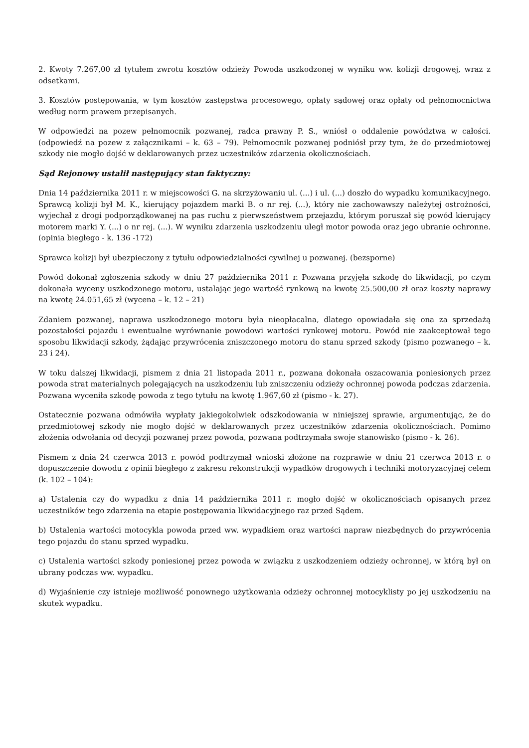2. Kwoty 7.267,00 zł tytułem zwrotu kosztów odzieży Powoda uszkodzonej w wyniku ww. kolizji drogowej, wraz z odsetkami.
3. Kosztów postępowania, w tym kosztów zastępstwa procesowego, opłaty sądowej oraz opłaty od pełnomocnictwa według norm prawem przepisanych.
W odpowiedzi na pozew pełnomocnik pozwanej, radca prawny P. S., wniósł o oddalenie powództwa w całości. (odpowiedź na pozew z załącznikami – k. 63 – 79). Pełnomocnik pozwanej podniósł przy tym, że do przedmiotowej szkody nie mogło dojść w deklarowanych przez uczestników zdarzenia okolicznościach.
Sąd Rejonowy ustalił następujący stan faktyczny:
Dnia 14 października 2011 r. w miejscowości G. na skrzyżowaniu ul. (...) i ul. (...) doszło do wypadku komunikacyjnego. Sprawcą kolizji był M. K., kierujący pojazdem marki B. o nr rej. (...), który nie zachowawszy należytej ostrożności, wyjechał z drogi podporządkowanej na pas ruchu z pierwszeństwem przejazdu, którym poruszał się powód kierujący motorem marki Y. (...) o nr rej. (...). W wyniku zdarzenia uszkodzeniu uległ motor powoda oraz jego ubranie ochronne. (opinia biegłego - k. 136 -172)
Sprawca kolizji był ubezpieczony z tytułu odpowiedzialności cywilnej u pozwanej. (bezsporne)
Powód dokonał zgłoszenia szkody w dniu 27 października 2011 r. Pozwana przyjęła szkodę do likwidacji, po czym dokonała wyceny uszkodzonego motoru, ustalając jego wartość rynkową na kwotę 25.500,00 zł oraz koszty naprawy na kwotę 24.051,65 zł (wycena – k. 12 – 21)
Zdaniem pozwanej, naprawa uszkodzonego motoru była nieopłacalna, dlatego opowiadała się ona za sprzedażą pozostałości pojazdu i ewentualne wyrównanie powodowi wartości rynkowej motoru. Powód nie zaakceptował tego sposobu likwidacji szkody, żądając przywrócenia zniszczonego motoru do stanu sprzed szkody (pismo pozwanego – k. 23 i 24).
W toku dalszej likwidacji, pismem z dnia 21 listopada 2011 r., pozwana dokonała oszacowania poniesionych przez powoda strat materialnych polegających na uszkodzeniu lub zniszczeniu odzieży ochronnej powoda podczas zdarzenia. Pozwana wyceniła szkodę powoda z tego tytułu na kwotę 1.967,60 zł (pismo - k. 27).
Ostatecznie pozwana odmówiła wypłaty jakiegokolwiek odszkodowania w niniejszej sprawie, argumentując, że do przedmiotowej szkody nie mogło dojść w deklarowanych przez uczestników zdarzenia okolicznościach. Pomimo złożenia odwołania od decyzji pozwanej przez powoda, pozwana podtrzymała swoje stanowisko (pismo - k. 26).
Pismem z dnia 24 czerwca 2013 r. powód podtrzymał wnioski złożone na rozprawie w dniu 21 czerwca 2013 r. o dopuszczenie dowodu z opinii biegłego z zakresu rekonstrukcji wypadków drogowych i techniki motoryzacyjnej celem (k. 102 – 104):
a) Ustalenia czy do wypadku z dnia 14 października 2011 r. mogło dojść w okolicznościach opisanych przez uczestników tego zdarzenia na etapie postępowania likwidacyjnego raz przed Sądem.
b) Ustalenia wartości motocykla powoda przed ww. wypadkiem oraz wartości napraw niezbędnych do przywrócenia tego pojazdu do stanu sprzed wypadku.
c) Ustalenia wartości szkody poniesionej przez powoda w związku z uszkodzeniem odzieży ochronnej, w którą był on ubrany podczas ww. wypadku.
d) Wyjaśnienie czy istnieje możliwość ponownego użytkowania odzieży ochronnej motocyklisty po jej uszkodzeniu na skutek wypadku.